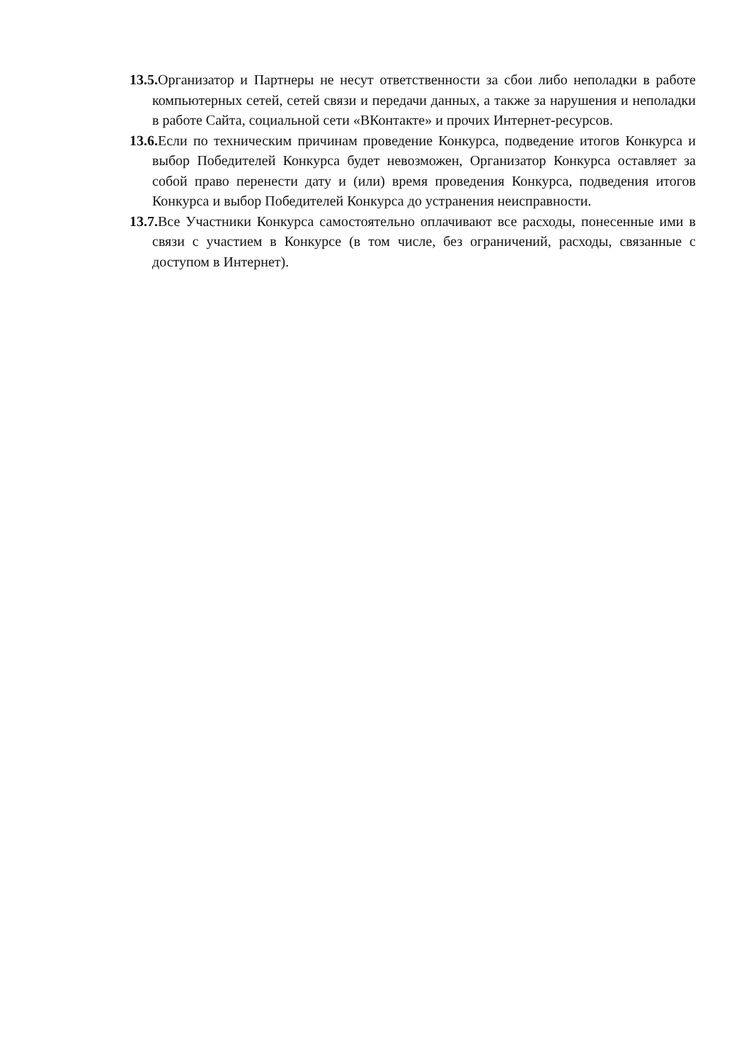13.5. Организатор и Партнеры не несут ответственности за сбои либо неполадки в работе компьютерных сетей, сетей связи и передачи данных, а также за нарушения и неполадки в работе Сайта, социальной сети «ВКонтакте» и прочих Интернет-ресурсов.
13.6. Если по техническим причинам проведение Конкурса, подведение итогов Конкурса и выбор Победителей Конкурса будет невозможен, Организатор Конкурса оставляет за собой право перенести дату и (или) время проведения Конкурса, подведения итогов Конкурса и выбор Победителей Конкурса до устранения неисправности.
13.7. Все Участники Конкурса самостоятельно оплачивают все расходы, понесенные ими в связи с участием в Конкурсе (в том числе, без ограничений, расходы, связанные с доступом в Интернет).